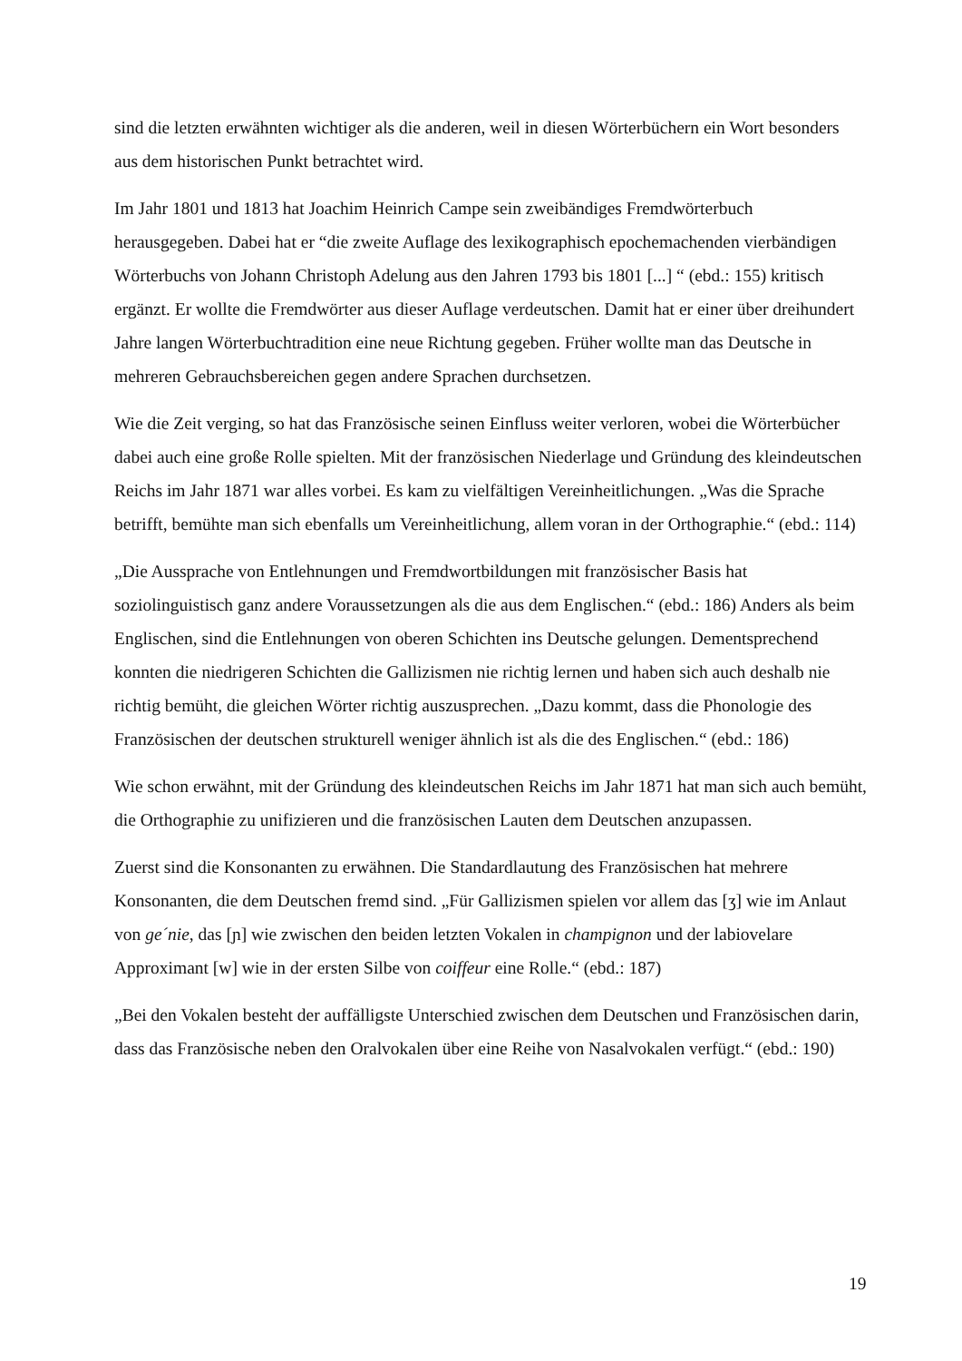sind die letzten erwähnten wichtiger als die anderen, weil in diesen Wörterbüchern ein Wort besonders aus dem historischen Punkt betrachtet wird.
Im Jahr 1801 und 1813 hat Joachim Heinrich Campe sein zweibändiges Fremdwörterbuch herausgegeben. Dabei hat er “die zweite Auflage des lexikographisch epochemachenden vierbändigen Wörterbuchs von Johann Christoph Adelung aus den Jahren 1793 bis 1801 [...] “ (ebd.: 155) kritisch ergänzt. Er wollte die Fremdwörter aus dieser Auflage verdeutschen. Damit hat er einer über dreihundert Jahre langen Wörterbuchtradition eine neue Richtung gegeben. Früher wollte man das Deutsche in mehreren Gebrauchsbereichen gegen andere Sprachen durchsetzen.
Wie die Zeit verging, so hat das Französische seinen Einfluss weiter verloren, wobei die Wörterbücher dabei auch eine große Rolle spielten. Mit der französischen Niederlage und Gründung des kleindeutschen Reichs im Jahr 1871 war alles vorbei. Es kam zu vielfältigen Vereinheitlichungen. „Was die Sprache betrifft, bemühte man sich ebenfalls um Vereinheitlichung, allem voran in der Orthographie.“ (ebd.: 114)
„Die Aussprache von Entlehnungen und Fremdwortbildungen mit französischer Basis hat soziolinguistisch ganz andere Voraussetzungen als die aus dem Englischen.“ (ebd.: 186) Anders als beim Englischen, sind die Entlehnungen von oberen Schichten ins Deutsche gelungen. Dementsprechend konnten die niedrigeren Schichten die Gallizismen nie richtig lernen und haben sich auch deshalb nie richtig bemüht, die gleichen Wörter richtig auszusprechen. „Dazu kommt, dass die Phonologie des Französischen der deutschen strukturell weniger ähnlich ist als die des Englischen.“ (ebd.: 186)
Wie schon erwähnt, mit der Gründung des kleindeutschen Reichs im Jahr 1871 hat man sich auch bemüht, die Orthographie zu unifizieren und die französischen Lauten dem Deutschen anzupassen.
Zuerst sind die Konsonanten zu erwähnen. Die Standardlautung des Französischen hat mehrere Konsonanten, die dem Deutschen fremd sind. „Für Gallizismen spielen vor allem das [ʒ] wie im Anlaut von ge´nie, das [ɲ] wie zwischen den beiden letzten Vokalen in champignon und der labiovelare Approximant [w] wie in der ersten Silbe von coiffeur eine Rolle.“ (ebd.: 187)
„Bei den Vokalen besteht der auffälligste Unterschied zwischen dem Deutschen und Französischen darin, dass das Französische neben den Oralvokalen über eine Reihe von Nasalvokalen verfügt.“ (ebd.: 190)
19